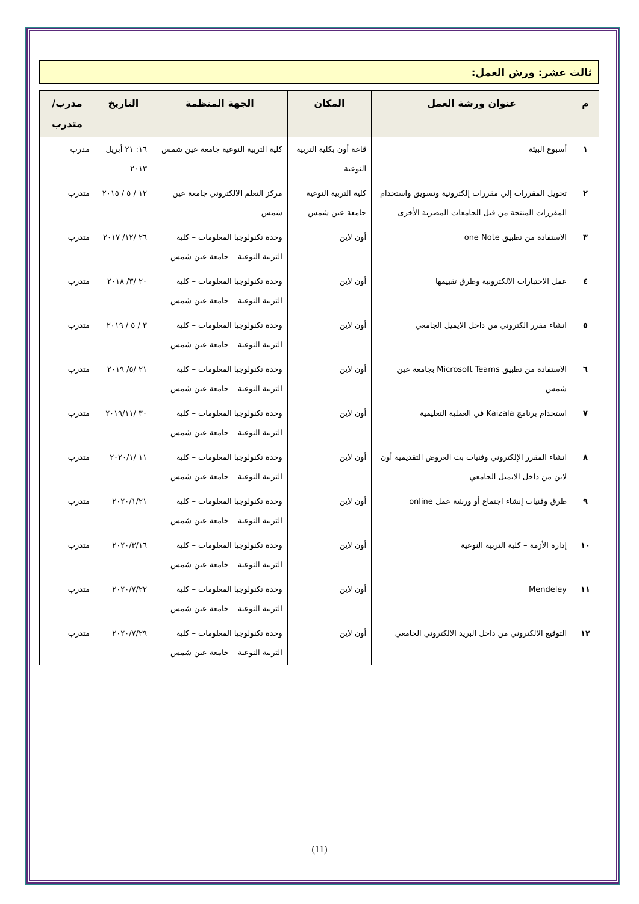ثالث عشر: ورش العمل:
| م | عنوان ورشة العمل | المكان | الجهة المنظمة | التاريخ | مدرب/متدرب |
| --- | --- | --- | --- | --- | --- |
| ١ | أسبوع البيئة | قاعة أون بكلية التربية النوعية | كلية التربية النوعية جامعة عين شمس | ١٦: ٢١ أبريل ٢٠١٣ | مدرب |
| ٢ | تحويل المقررات إلي مقررات إلكترونية وتسويق واستخدام المقررات المنتجة من قبل الجامعات المصرية الأخرى | كلية التربية النوعية جامعة عين شمس | مركز التعلم الالكتروني جامعة عين شمس | ١٢ / ٥ / ٢٠١٥ | متدرب |
| ٣ | الاستفادة من تطبيق one Note | أون لاين | وحدة تكنولوجيا المعلومات – كلية التربية النوعية – جامعة عين شمس | ٢٦ /١٢/ ٢٠١٧ | متدرب |
| ٤ | عمل الاختبارات الالكترونية وطرق تقييمها | أون لاين | وحدة تكنولوجيا المعلومات – كلية التربية النوعية – جامعة عين شمس | ٢٠ /٣/ ٢٠١٨ | متدرب |
| ٥ | انشاء مقرر الكتروني من داخل الايميل الجامعي | أون لاين | وحدة تكنولوجيا المعلومات – كلية التربية النوعية – جامعة عين شمس | ٣ / ٥ / ٢٠١٩ | متدرب |
| ٦ | الاستفادة من تطبيق Microsoft Teams بجامعة عين شمس | أون لاين | وحدة تكنولوجيا المعلومات – كلية التربية النوعية – جامعة عين شمس | ٢١ /٥/ ٢٠١٩ | متدرب |
| ٧ | استخدام برنامج Kaizala في العملية التعليمية | أون لاين | وحدة تكنولوجيا المعلومات – كلية التربية النوعية – جامعة عين شمس | ٣٠ /٢٠١٩/١١ | متدرب |
| ٨ | انشاء المقرر الإلكتروني وفنيات بث العروض التقديمية أون لاين من داخل الايميل الجامعي | أون لاين | وحدة تكنولوجيا المعلومات – كلية التربية النوعية – جامعة عين شمس | ١١ /٢٠٢٠/١ | متدرب |
| ٩ | طرق وفنيات إنشاء اجتماع أو ورشة عمل online | أون لاين | وحدة تكنولوجيا المعلومات – كلية التربية النوعية – جامعة عين شمس | ٢٠٢٠/١/٢١ | متدرب |
| ١٠ | إدارة الأزمة – كلية التربية النوعية | أون لاين | وحدة تكنولوجيا المعلومات – كلية التربية النوعية – جامعة عين شمس | ٢٠٢٠/٣/١٦ | متدرب |
| ١١ | Mendeley | أون لاين | وحدة تكنولوجيا المعلومات – كلية التربية النوعية – جامعة عين شمس | ٢٠٢٠/٧/٢٢ | متدرب |
| ١٢ | التوقيع الالكتروني من داخل البريد الالكتروني الجامعي | أون لاين | وحدة تكنولوجيا المعلومات – كلية التربية النوعية – جامعة عين شمس | ٢٠٢٠/٧/٢٩ | متدرب |
(11)